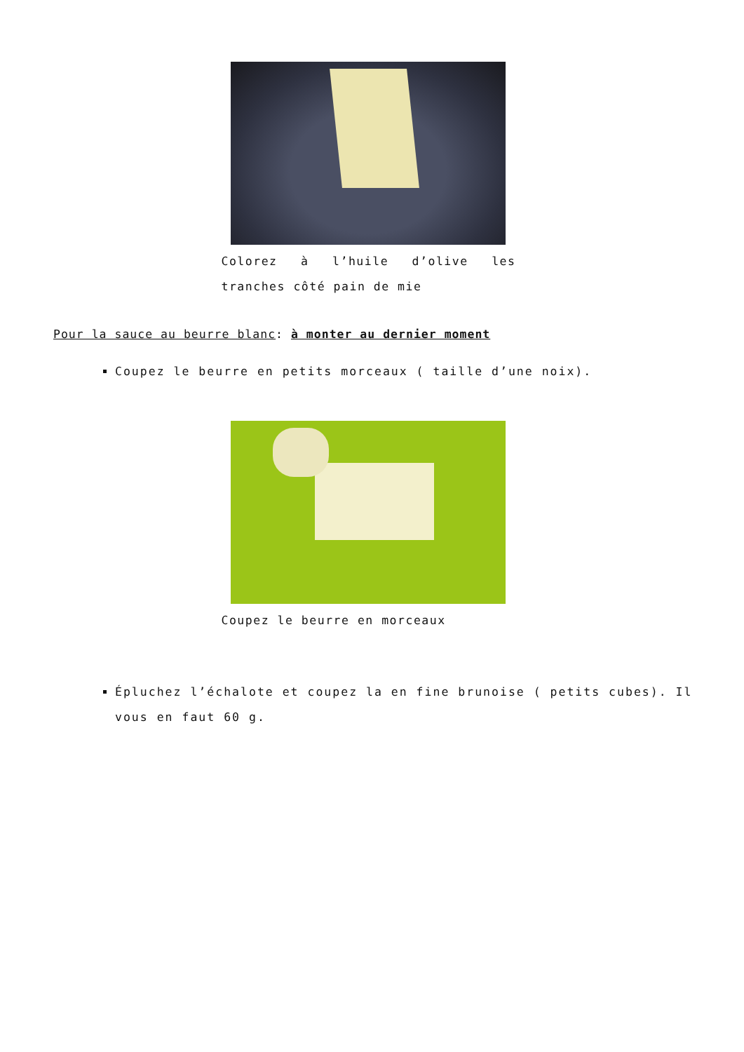Colorez à l’huile d’olive les tranches côté pain de mie
Pour la sauce au beurre blanc: à monter au dernier moment
Coupez le beurre en petits morceaux ( taille d’une noix).
Coupez le beurre en morceaux
Épluchez l’échalote et coupez la en fine brunoise ( petits cubes). Il vous en faut 60 g.